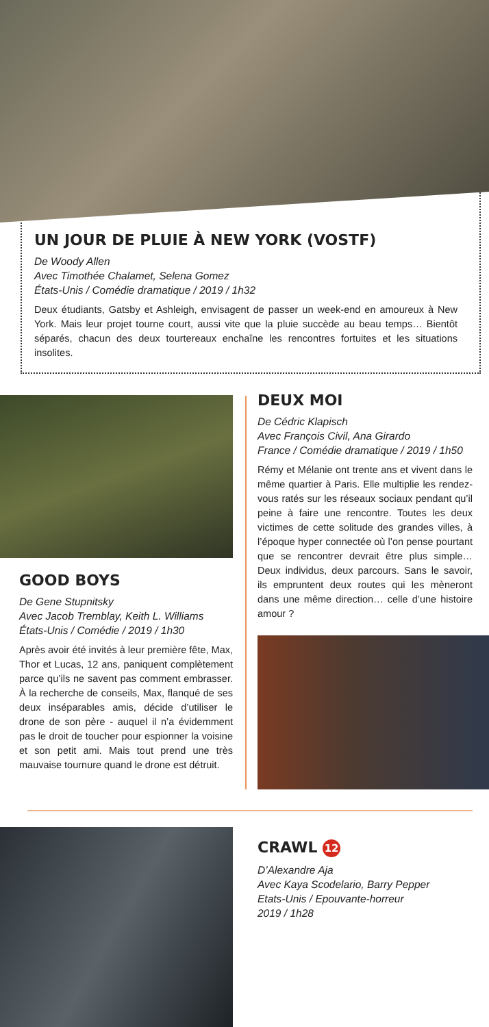UN JOUR DE PLUIE À NEW YORK (VOSTF)
De Woody Allen
Avec Timothée Chalamet, Selena Gomez
États-Unis / Comédie dramatique / 2019 / 1h32
Deux étudiants, Gatsby et Ashleigh, envisagent de passer un week-end en amoureux à New York. Mais leur projet tourne court, aussi vite que la pluie succède au beau temps… Bientôt séparés, chacun des deux tourtereaux enchaîne les rencontres fortuites et les situations insolites.
GOOD BOYS
De Gene Stupnitsky
Avec Jacob Tremblay, Keith L. Williams
États-Unis / Comédie / 2019 / 1h30
Après avoir été invités à leur première fête, Max, Thor et Lucas, 12 ans, paniquent complètement parce qu’ils ne savent pas comment embrasser. À la recherche de conseils, Max, flanqué de ses deux inséparables amis, décide d’utiliser le drone de son père - auquel il n’a évidemment pas le droit de toucher pour espionner la voisine et son petit ami. Mais tout prend une très mauvaise tournure quand le drone est détruit.
DEUX MOI
De Cédric Klapisch
Avec François Civil, Ana Girardo
France / Comédie dramatique / 2019 / 1h50
Rémy et Mélanie ont trente ans et vivent dans le même quartier à Paris. Elle multiplie les rendez-vous ratés sur les réseaux sociaux pendant qu’il peine à faire une rencontre. Toutes les deux victimes de cette solitude des grandes villes, à l’époque hyper connectée où l’on pense pourtant que se rencontrer devrait être plus simple… Deux individus, deux parcours. Sans le savoir, ils empruntent deux routes qui les mèneront dans une même direction… celle d’une histoire amour ?
CRAWL 12
D’Alexandre Aja
Avec Kaya Scodelario, Barry Pepper
Etats-Unis / Epouvante-horreur
2019 / 1h28